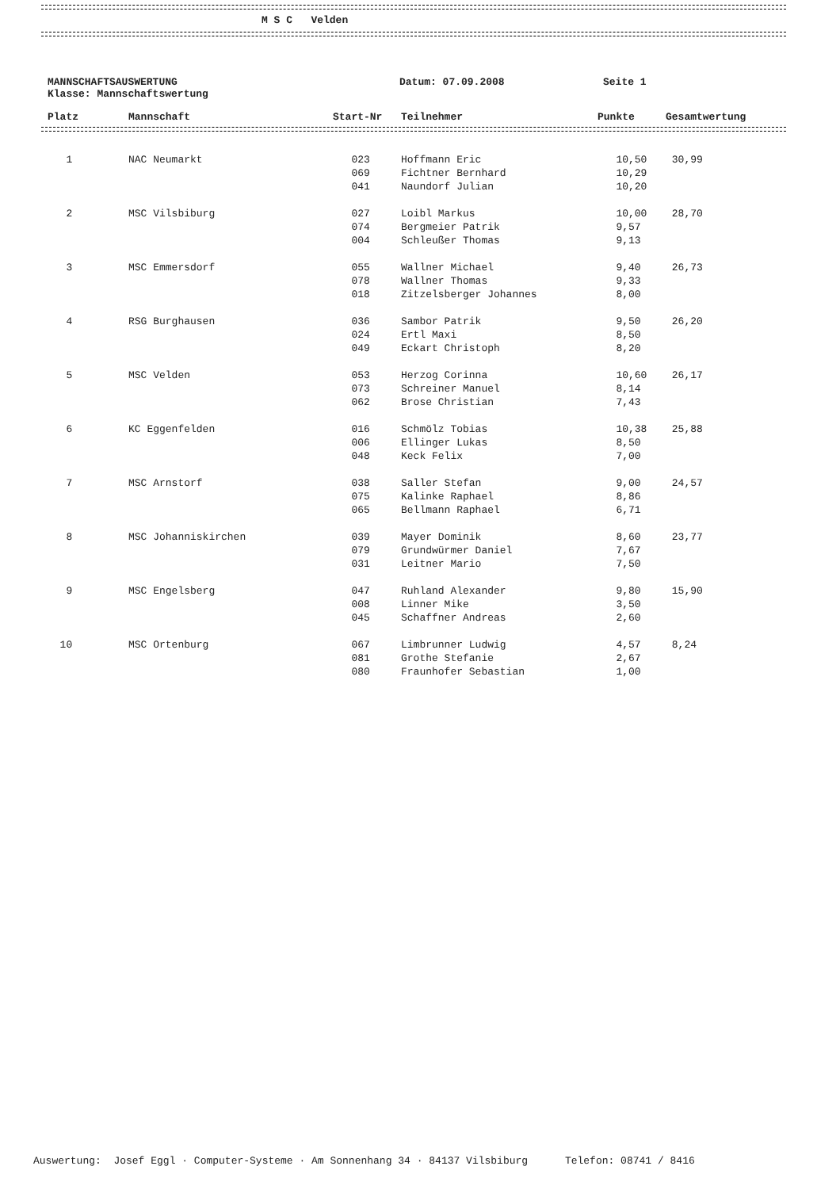M S C Velden
MANNSCHAFTSAUSWERTUNG Datum: 07.09.2008 Seite 1
Klasse: Mannschaftswertung
| Platz | Mannschaft | Start-Nr | Teilnehmer | Punkte | Gesamtwertung |
| --- | --- | --- | --- | --- | --- |
| 1 | NAC Neumarkt | 023 | Hoffmann Eric | 10,50 | 30,99 |
| | | 069 | Fichtner Bernhard | 10,29 | |
| | | 041 | Naundorf Julian | 10,20 | |
| 2 | MSC Vilsbiburg | 027 | Loibl Markus | 10,00 | 28,70 |
| | | 074 | Bergmeier Patrik | 9,57 | |
| | | 004 | Schleußer Thomas | 9,13 | |
| 3 | MSC Emmersdorf | 055 | Wallner Michael | 9,40 | 26,73 |
| | | 078 | Wallner Thomas | 9,33 | |
| | | 018 | Zitzelsberger Johannes | 8,00 | |
| 4 | RSG Burghausen | 036 | Sambor Patrik | 9,50 | 26,20 |
| | | 024 | Ertl Maxi | 8,50 | |
| | | 049 | Eckart Christoph | 8,20 | |
| 5 | MSC Velden | 053 | Herzog Corinna | 10,60 | 26,17 |
| | | 073 | Schreiner Manuel | 8,14 | |
| | | 062 | Brose Christian | 7,43 | |
| 6 | KC Eggenfelden | 016 | Schmölz Tobias | 10,38 | 25,88 |
| | | 006 | Ellinger Lukas | 8,50 | |
| | | 048 | Keck Felix | 7,00 | |
| 7 | MSC Arnstorf | 038 | Saller Stefan | 9,00 | 24,57 |
| | | 075 | Kalinke Raphael | 8,86 | |
| | | 065 | Bellmann Raphael | 6,71 | |
| 8 | MSC Johanniskirchen | 039 | Mayer Dominik | 8,60 | 23,77 |
| | | 079 | Grundwürmer Daniel | 7,67 | |
| | | 031 | Leitner Mario | 7,50 | |
| 9 | MSC Engelsberg | 047 | Ruhland Alexander | 9,80 | 15,90 |
| | | 008 | Linner Mike | 3,50 | |
| | | 045 | Schaffner Andreas | 2,60 | |
| 10 | MSC Ortenburg | 067 | Limbrunner Ludwig | 4,57 | 8,24 |
| | | 081 | Grothe Stefanie | 2,67 | |
| | | 080 | Fraunhofer Sebastian | 1,00 | |
Auswertung: Josef Eggl · Computer-Systeme · Am Sonnenhang 34 · 84137 Vilsbiburg Telefon: 08741 / 8416